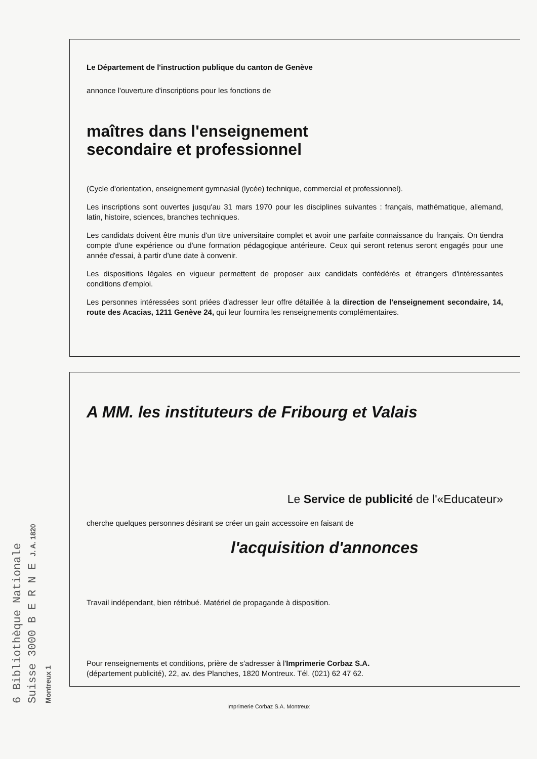Le Département de l'instruction publique du canton de Genève
annonce l'ouverture d'inscriptions pour les fonctions de
maîtres dans l'enseignement
secondaire et professionnel
(Cycle d'orientation, enseignement gymnasial (lycée) technique, commercial et professionnel).
Les inscriptions sont ouvertes jusqu'au 31 mars 1970 pour les disciplines suivantes : français, mathématique, allemand, latin, histoire, sciences, branches techniques.
Les candidats doivent être munis d'un titre universitaire complet et avoir une parfaite connaissance du français. On tiendra compte d'une expérience ou d'une formation pédagogique antérieure. Ceux qui seront retenus seront engagés pour une année d'essai, à partir d'une date à convenir.
Les dispositions légales en vigueur permettent de proposer aux candidats confédérés et étrangers d'intéressantes conditions d'emploi.
Les personnes intéressées sont priées d'adresser leur offre détaillée à la direction de l'enseignement secondaire, 14, route des Acacias, 1211 Genève 24, qui leur fournira les renseignements complémentaires.
A MM. les instituteurs de Fribourg et Valais
Le Service de publicité de l'«Educateur»
cherche quelques personnes désirant se créer un gain accessoire en faisant de
l'acquisition d'annonces
Travail indépendant, bien rétribué. Matériel de propagande à disposition.
Pour renseignements et conditions, prière de s'adresser à l'Imprimerie Corbaz S.A.
(département publicité), 22, av. des Planches, 1820 Montreux. Tél. (021) 62 47 62.
6 Bibliothèque Nationale Suisse 3000 B E R N E J. A. 1820 Montreux 1
Imprimerie Corbaz S.A. Montreux